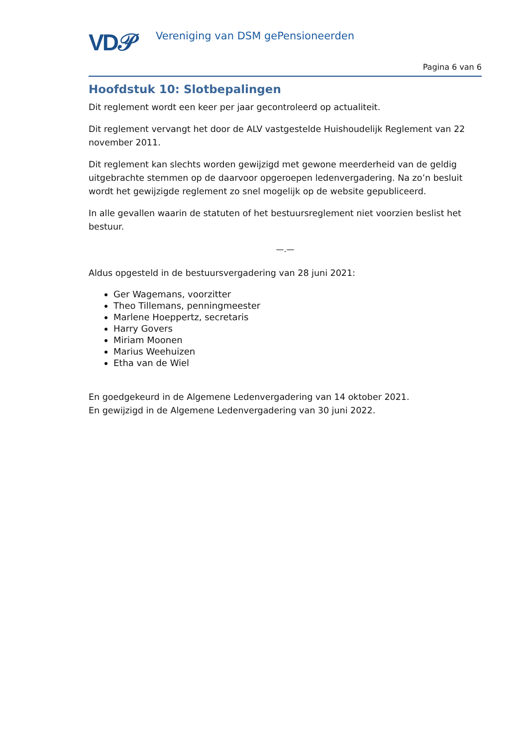VD𝒫
Vereniging van DSM gePensioneerden
Pagina 6 van 6
Hoofdstuk 10: Slotbepalingen
Dit reglement wordt een keer per jaar gecontroleerd op actualiteit.
Dit reglement vervangt het door de ALV vastgestelde Huishoudelijk Reglement van 22 november 2011.
Dit reglement kan slechts worden gewijzigd met gewone meerderheid van de geldig uitgebrachte stemmen op de daarvoor opgeroepen ledenvergadering. Na zo’n besluit wordt het gewijzigde reglement zo snel mogelijk op de website gepubliceerd.
In alle gevallen waarin de statuten of het bestuursreglement niet voorzien beslist het bestuur.
—.—
Aldus opgesteld in de bestuursvergadering van 28 juni 2021:
Ger Wagemans, voorzitter
Theo Tillemans, penningmeester
Marlene Hoeppertz, secretaris
Harry Govers
Miriam Moonen
Marius Weehuizen
Etha van de Wiel
En goedgekeurd in de Algemene Ledenvergadering van 14 oktober 2021.
En gewijzigd in de Algemene Ledenvergadering van 30 juni 2022.